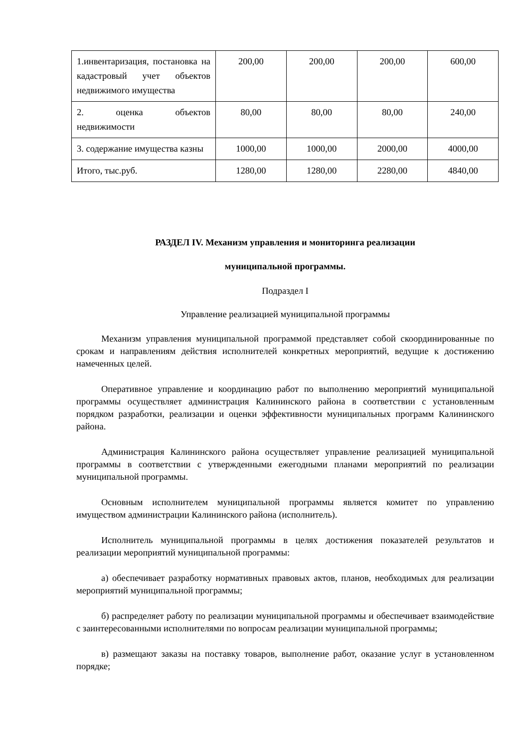| 1.инвентаризация, постановка на кадастровый учет объектов недвижимого имущества | 200,00 | 200,00 | 200,00 | 600,00 |
| 2. оценка объектов недвижимости | 80,00 | 80,00 | 80,00 | 240,00 |
| 3. содержание имущества казны | 1000,00 | 1000,00 | 2000,00 | 4000,00 |
| Итого, тыс.руб. | 1280,00 | 1280,00 | 2280,00 | 4840,00 |
РАЗДЕЛ IV. Механизм управления и мониторинга реализации
муниципальной программы.
Подраздел I
Управление реализацией муниципальной программы
Механизм управления муниципальной программой представляет собой скоординированные по срокам и направлениям действия исполнителей конкретных мероприятий, ведущие к достижению намеченных целей.
Оперативное управление и координацию работ по выполнению мероприятий муниципальной программы осуществляет администрация Калининского района в соответствии с установленным порядком разработки, реализации и оценки эффективности муниципальных программ Калининского района.
Администрация Калининского района осуществляет управление реализацией муниципальной программы в соответствии с утвержденными ежегодными планами мероприятий по реализации муниципальной программы.
Основным исполнителем муниципальной программы является комитет по управлению имуществом администрации Калининского района (исполнитель).
Исполнитель муниципальной программы в целях достижения показателей результатов и реализации мероприятий муниципальной программы:
а) обеспечивает разработку нормативных правовых актов, планов, необходимых для реализации мероприятий муниципальной программы;
б) распределяет работу по реализации муниципальной программы и обеспечивает взаимодействие с заинтересованными исполнителями по вопросам реализации муниципальной программы;
в) размещают заказы на поставку товаров, выполнение работ, оказание услуг в установленном порядке;